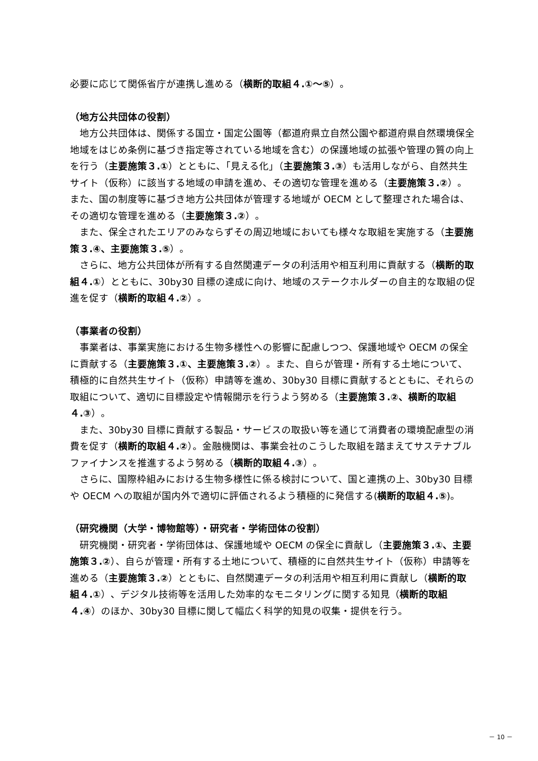必要に応じて関係省庁が連携し進める（横断的取組４.①～⑤）。
（地方公共団体の役割）
地方公共団体は、関係する国立・国定公園等（都道府県立自然公園や都道府県自然環境保全地域をはじめ条例に基づき指定等されている地域を含む）の保護地域の拡張や管理の質の向上を行う（主要施策３.①）とともに、「見える化」（主要施策３.③）も活用しながら、自然共生サイト（仮称）に該当する地域の申請を進め、その適切な管理を進める（主要施策３.②）。また、国の制度等に基づき地方公共団体が管理する地域が OECM として整理された場合は、その適切な管理を進める（主要施策３.②）。
また、保全されたエリアのみならずその周辺地域においても様々な取組を実施する（主要施策３.④、主要施策３.⑤）。
さらに、地方公共団体が所有する自然関連データの利活用や相互利用に貢献する（横断的取組４.①）とともに、30by30 目標の達成に向け、地域のステークホルダーの自主的な取組の促進を促す（横断的取組４.②）。
（事業者の役割）
事業者は、事業実施における生物多様性への影響に配慮しつつ、保護地域や OECM の保全に貢献する（主要施策３.①、主要施策３.②）。また、自らが管理・所有する土地について、積極的に自然共生サイト（仮称）申請等を進め、30by30 目標に貢献するとともに、それらの取組について、適切に目標設定や情報開示を行うよう努める（主要施策３.②、横断的取組４.③）。
また、30by30 目標に貢献する製品・サービスの取扱い等を通じて消費者の環境配慮型の消費を促す（横断的取組４.②）。金融機関は、事業会社のこうした取組を踏まえてサステナブルファイナンスを推進するよう努める（横断的取組４.③）。
さらに、国際枠組みにおける生物多様性に係る検討について、国と連携の上、30by30 目標や OECM への取組が国内外で適切に評価されるよう積極的に発信する(横断的取組４.⑤)。
（研究機関（大学・博物館等）・研究者・学術団体の役割）
研究機関・研究者・学術団体は、保護地域や OECM の保全に貢献し（主要施策３.①、主要施策３.②）、自らが管理・所有する土地について、積極的に自然共生サイト（仮称）申請等を進める（主要施策３.②）とともに、自然関連データの利活用や相互利用に貢献し（横断的取組４.①）、デジタル技術等を活用した効率的なモニタリングに関する知見（横断的取組４.④）のほか、30by30 目標に関して幅広く科学的知見の収集・提供を行う。
－ 10 －